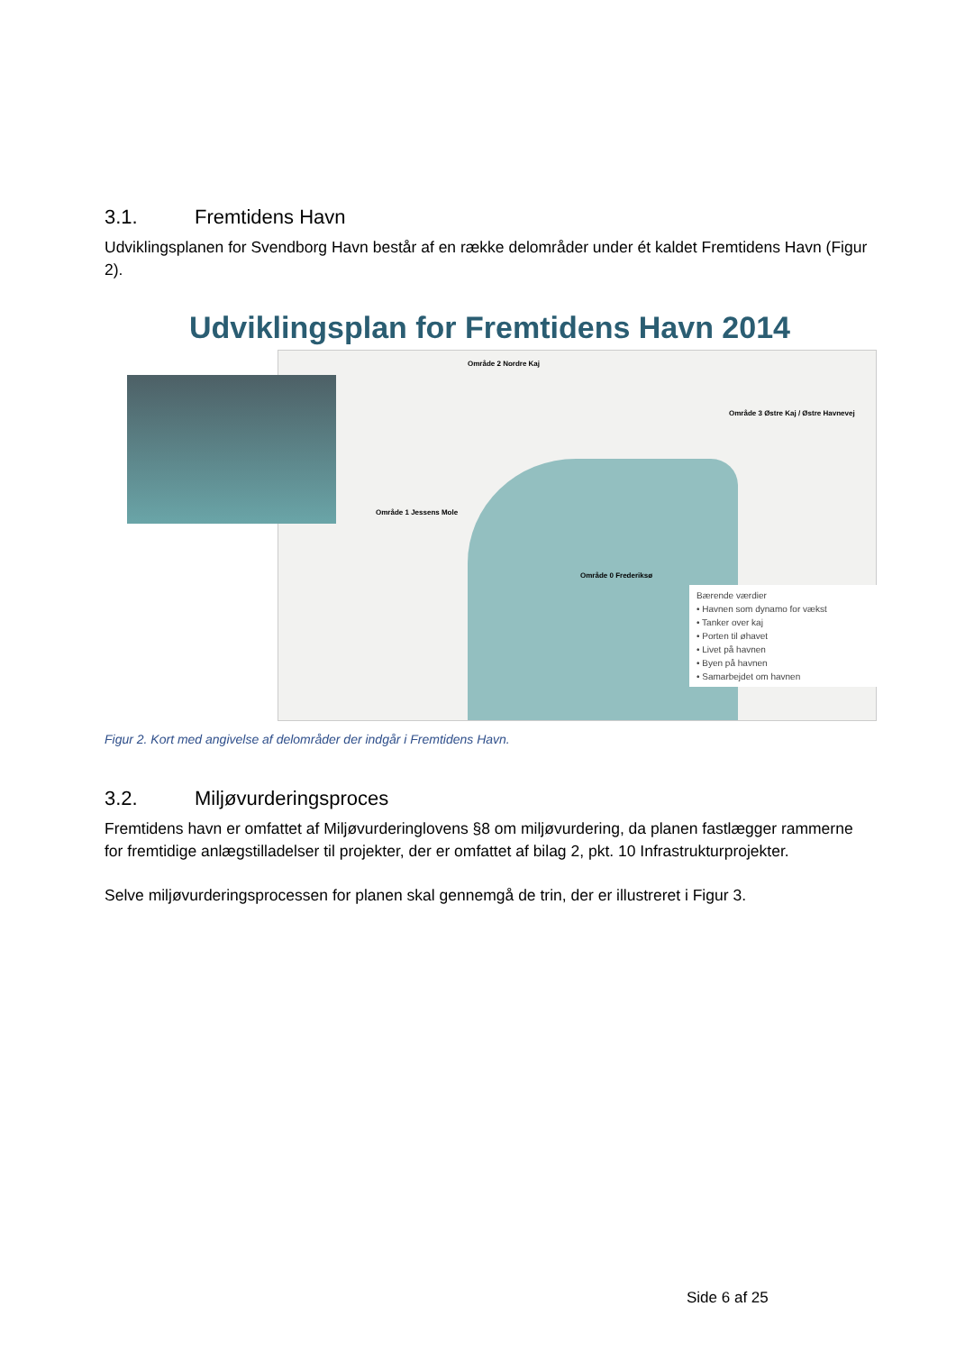3.1. Fremtidens Havn
Udviklingsplanen for Svendborg Havn består af en række delområder under ét kaldet Fremtidens Havn (Figur 2).
Udviklingsplan for Fremtidens Havn 2014
Område 2 Nordre Kaj
Område 3 Østre Kaj / Østre Havnevej
Område 1 Jessens Mole
Område 0 Frederiksø
Bærende værdier
• Havnen som dynamo for vækst
• Tanker over kaj
• Porten til øhavet
• Livet på havnen
• Byen på havnen
• Samarbejdet om havnen
Figur 2. Kort med angivelse af delområder der indgår i Fremtidens Havn.
3.2. Miljøvurderingsproces
Fremtidens havn er omfattet af Miljøvurderinglovens §8 om miljøvurdering, da planen fastlægger rammerne for fremtidige anlægstilladelser til projekter, der er omfattet af bilag 2, pkt. 10 Infrastrukturprojekter.
Selve miljøvurderingsprocessen for planen skal gennemgå de trin, der er illustreret i Figur 3.
Side 6 af 25